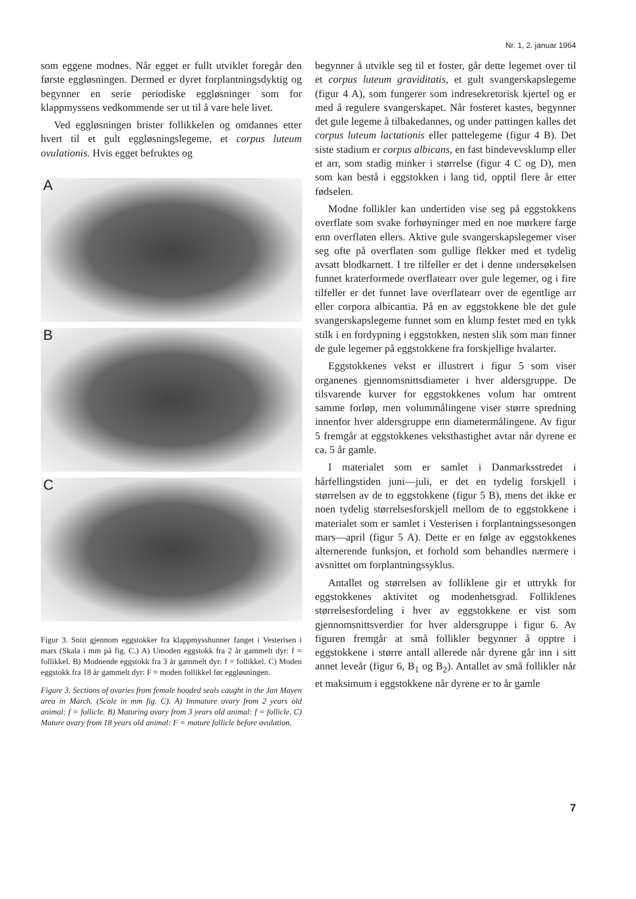Nr. 1, 2. januar 1964
som eggene modnes. Når egget er fullt utviklet foregår den første eggløsningen. Dermed er dyret forplantningsdyktig og begynner en serie periodiske eggløsninger som for klappmyssens vedkommende ser ut til å vare hele livet.
Ved eggløsningen brister follikkelen og omdannes etter hvert til et gult eggløsningslegeme, et corpus luteum ovulationis. Hvis egget befruktes og
A
B
C
Figur 3. Snitt gjennom eggstokker fra klappmysshunner fanget i Vesterisen i mars (Skala i mm på fig. C.) A) Umoden eggstokk fra 2 år gammelt dyr: f = follikkel. B) Modnende eggstokk fra 3 år gammelt dyr: f = follikkel. C) Moden eggstokk fra 18 år gammelt dyr: F = moden follikkel før eggløsningen.
Figure 3. Sections of ovaries from female hooded seals caught in the Jan Mayen area in March. (Scale in mm fig. C). A) Immature ovary from 2 years old animal: f = follicle. B) Maturing ovary from 3 years old animal: f = follicle. C) Mature ovary from 18 years old animal: F = mature follicle before ovulation.
begynner å utvikle seg til et foster, går dette legemet over til et corpus luteum graviditatis, et gult svangerskapslegeme (figur 4 A), som fungerer som indresekretorisk kjertel og er med å regulere svangerskapet. Når fosteret kastes, begynner det gule legeme å tilbakedannes, og under pattingen kalles det corpus luteum lactationis eller pattelegeme (figur 4 B). Det siste stadium er corpus albicans, en fast bindevevsklump eller et arr, som stadig minker i størrelse (figur 4 C og D), men som kan bestå i eggstokken i lang tid, opptil flere år etter fødselen.
Modne follikler kan undertiden vise seg på eggstokkens overflate som svake forhøyninger med en noe mørkere farge enn overflaten ellers. Aktive gule svangerskapslegemer viser seg ofte på overflaten som gullige flekker med et tydelig avsatt blodkarnett. I tre tilfeller er det i denne undersøkelsen funnet kraterformede overflatearr over gule legemer, og i fire tilfeller er det funnet lave overflatearr over de egentlige arr eller corpora albicantia. På en av eggstokkene ble det gule svangerskapslegeme funnet som en klump festet med en tykk stilk i en fordypning i eggstokken, nesten slik som man finner de gule legemer på eggstokkene fra forskjellige hvalarter.
Eggstokkenes vekst er illustrert i figur 5 som viser organenes gjennomsnittsdiameter i hver aldersgruppe. De tilsvarende kurver for eggstokkenes volum har omtrent samme forløp, men volummålingene viser større spredning innenfor hver aldersgruppe enn diametermålingene. Av figur 5 fremgår at eggstokkenes veksthastighet avtar når dyrene er ca. 5 år gamle.
I materialet som er samlet i Danmarksstredet i hårfellingstiden juni—juli, er det en tydelig forskjell i størrelsen av de to eggstokkene (figur 5 B), mens det ikke er noen tydelig størrelsesforskjell mellom de to eggstokkene i materialet som er samlet i Vesterisen i forplantningssesongen mars—april (figur 5 A). Dette er en følge av eggstokkenes alternerende funksjon, et forhold som behandles nærmere i avsnittet om forplantningssyklus.
Antallet og størrelsen av folliklene gir et uttrykk for eggstokkenes aktivitet og modenhetsgrad. Folliklenes størrelsesfordeling i hver av eggstokkene er vist som gjennomsnittsverdier for hver aldersgruppe i figur 6. Av figuren fremgår at små follikler begynner å opptre i eggstokkene i større antall allerede når dyrene går inn i sitt annet leveår (figur 6, B<sub>1</sub> og B<sub>2</sub>). Antallet av små follikler når et maksimum i eggstokkene når dyrene er to år gamle
7